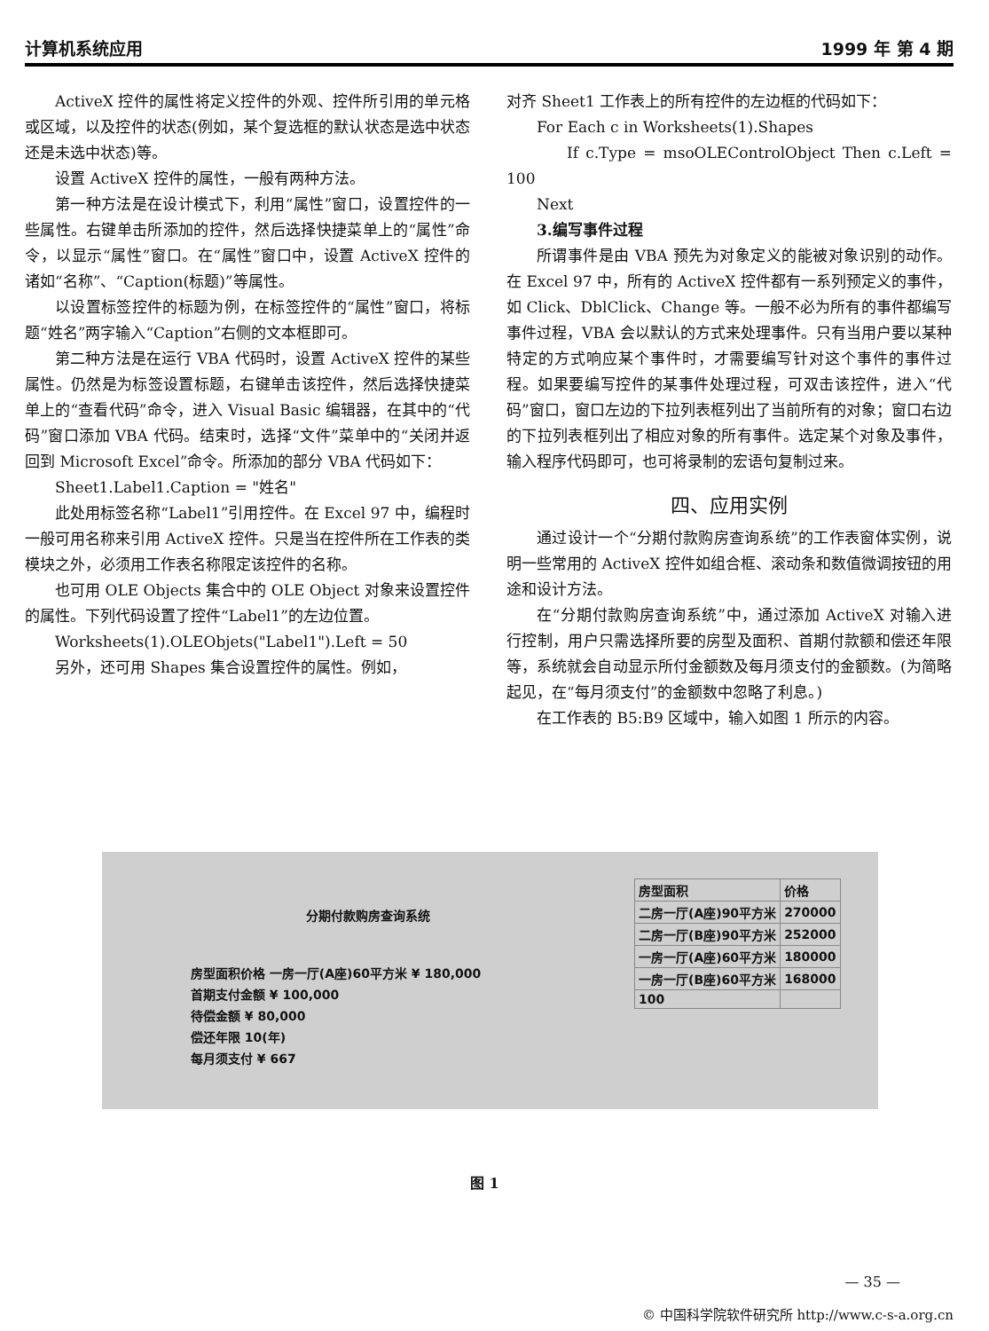计算机系统应用 1999 年 第 4 期
ActiveX 控件的属性将定义控件的外观、控件所引用的单元格或区域，以及控件的状态(例如，某个复选框的默认状态是选中状态还是未选中状态)等。
设置 ActiveX 控件的属性，一般有两种方法。
第一种方法是在设计模式下，利用“属性”窗口，设置控件的一些属性。右键单击所添加的控件，然后选择快捷菜单上的“属性”命令，以显示“属性”窗口。在“属性”窗口中，设置 ActiveX 控件的诸如“名称”、“Caption(标题)”等属性。
以设置标签控件的标题为例，在标签控件的“属性”窗口，将标题“姓名”两字输入“Caption”右侧的文本框即可。
第二种方法是在运行 VBA 代码时，设置 ActiveX 控件的某些属性。仍然是为标签设置标题，右键单击该控件，然后选择快捷菜单上的“查看代码”命令，进入 Visual Basic 编辑器，在其中的“代码”窗口添加 VBA 代码。结束时，选择“文件”菜单中的“关闭并返回到 Microsoft Excel”命令。所添加的部分 VBA 代码如下：
Sheet1.Label1.Caption = "姓名"
此处用标签名称“Label1”引用控件。在 Excel 97 中，编程时一般可用名称来引用 ActiveX 控件。只是当在控件所在工作表的类模块之外，必须用工作表名称限定该控件的名称。
也可用 OLE Objects 集合中的 OLE Object 对象来设置控件的属性。下列代码设置了控件“Label1”的左边位置。
Worksheets(1).OLEObjets("Label1").Left = 50
另外，还可用 Shapes 集合设置控件的属性。例如，
对齐 Sheet1 工作表上的所有控件的左边框的代码如下：
For Each c in Worksheets(1).Shapes
If c.Type = msoOLEControlObject Then c.Left = 100
Next
3.编写事件过程
所谓事件是由 VBA 预先为对象定义的能被对象识别的动作。在 Excel 97 中，所有的 ActiveX 控件都有一系列预定义的事件，如 Click、DblClick、Change 等。一般不必为所有的事件都编写事件过程，VBA 会以默认的方式来处理事件。只有当用户要以某种特定的方式响应某个事件时，才需要编写针对这个事件的事件过程。如果要编写控件的某事件处理过程，可双击该控件，进入“代码”窗口，窗口左边的下拉列表框列出了当前所有的对象；窗口右边的下拉列表框列出了相应对象的所有事件。选定某个对象及事件，输入程序代码即可，也可将录制的宏语句复制过来。
四、应用实例
通过设计一个“分期付款购房查询系统”的工作表窗体实例，说明一些常用的 ActiveX 控件如组合框、滚动条和数值微调按钮的用途和设计方法。
在“分期付款购房查询系统”中，通过添加 ActiveX 对输入进行控制，用户只需选择所要的房型及面积、首期付款额和偿还年限等，系统就会自动显示所付金额数及每月须支付的金额数。(为简略起见，在“每月须支付”的金额数中忽略了利息。)
在工作表的 B5:B9 区域中，输入如图 1 所示的内容。
分期付款购房查询系统
房型面积价格 一房一厅(A座)60平方米 ¥ 180,000
首期支付金额 ¥ 100,000
待偿金额 ¥ 80,000
偿还年限 10(年)
每月须支付 ¥ 667
| 房型面积 | 价格 |
| 二房一厅(A座)90平方米 | 270000 |
| 二房一厅(B座)90平方米 | 252000 |
| 一房一厅(A座)60平方米 | 180000 |
| 一房一厅(B座)60平方米 | 168000 |
| 100 | |
图 1
— 35 —
© 中国科学院软件研究所 http://www.c-s-a.org.cn